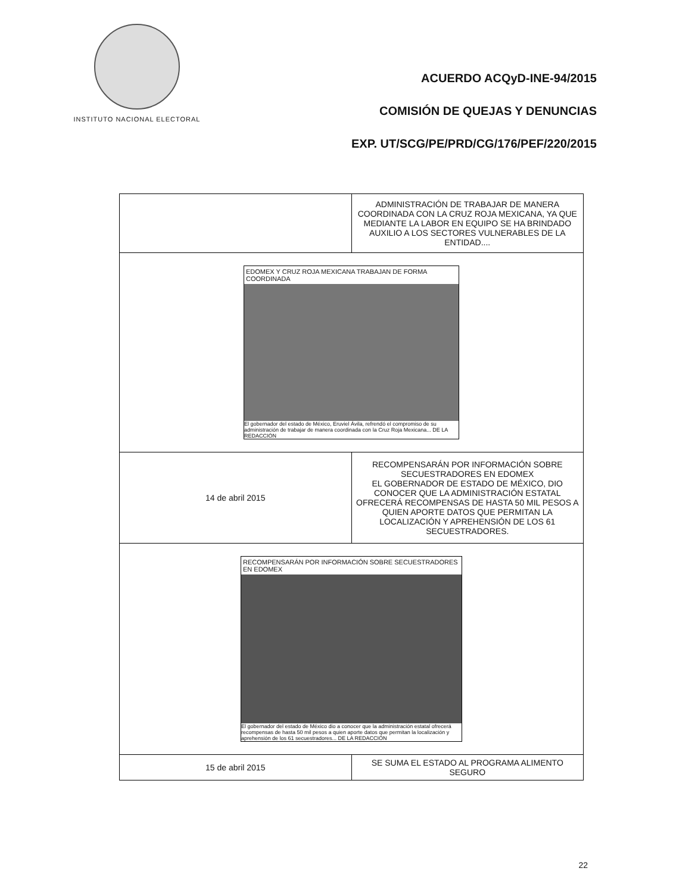INSTITUTO NACIONAL ELECTORAL
ACUERDO ACQyD-INE-94/2015
COMISIÓN DE QUEJAS Y DENUNCIAS
EXP. UT/SCG/PE/PRD/CG/176/PEF/220/2015
| | ADMINISTRACIÓN DE TRABAJAR DE MANERA COORDINADA CON LA CRUZ ROJA MEXICANA, YA QUE MEDIANTE LA LABOR EN EQUIPO SE HA BRINDADO AUXILIO A LOS SECTORES VULNERABLES DE LA ENTIDAD.... |
| EDOMEX Y CRUZ ROJA MEXICANA TRABAJAN DE FORMA COORDINADA El gobernador del estado de México, Eruviel Ávila, refrendó el compromiso de su administración de trabajar de manera coordinada con la Cruz Roja Mexicana... DE LA REDACCIÓN | |
| 14 de abril 2015 | RECOMPENSARÁN POR INFORMACIÓN SOBRE SECUESTRADORES EN EDOMEX EL GOBERNADOR DE ESTADO DE MÉXICO, DIO CONOCER QUE LA ADMINISTRACIÓN ESTATAL OFRECERÁ RECOMPENSAS DE HASTA 50 MIL PESOS A QUIEN APORTE DATOS QUE PERMITAN LA LOCALIZACIÓN Y APREHENSIÓN DE LOS 61 SECUESTRADORES. |
| RECOMPENSARÁN POR INFORMACIÓN SOBRE SECUESTRADORES EN EDOMEX El gobernador del estado de México dio a conocer que la administración estatal ofrecerá recompensas de hasta 50 mil pesos a quien aporte datos que permitan la localización y aprehensión de los 61 secuestradores... DE LA REDACCIÓN | |
| 15 de abril 2015 | SE SUMA EL ESTADO AL PROGRAMA ALIMENTO SEGURO |
22